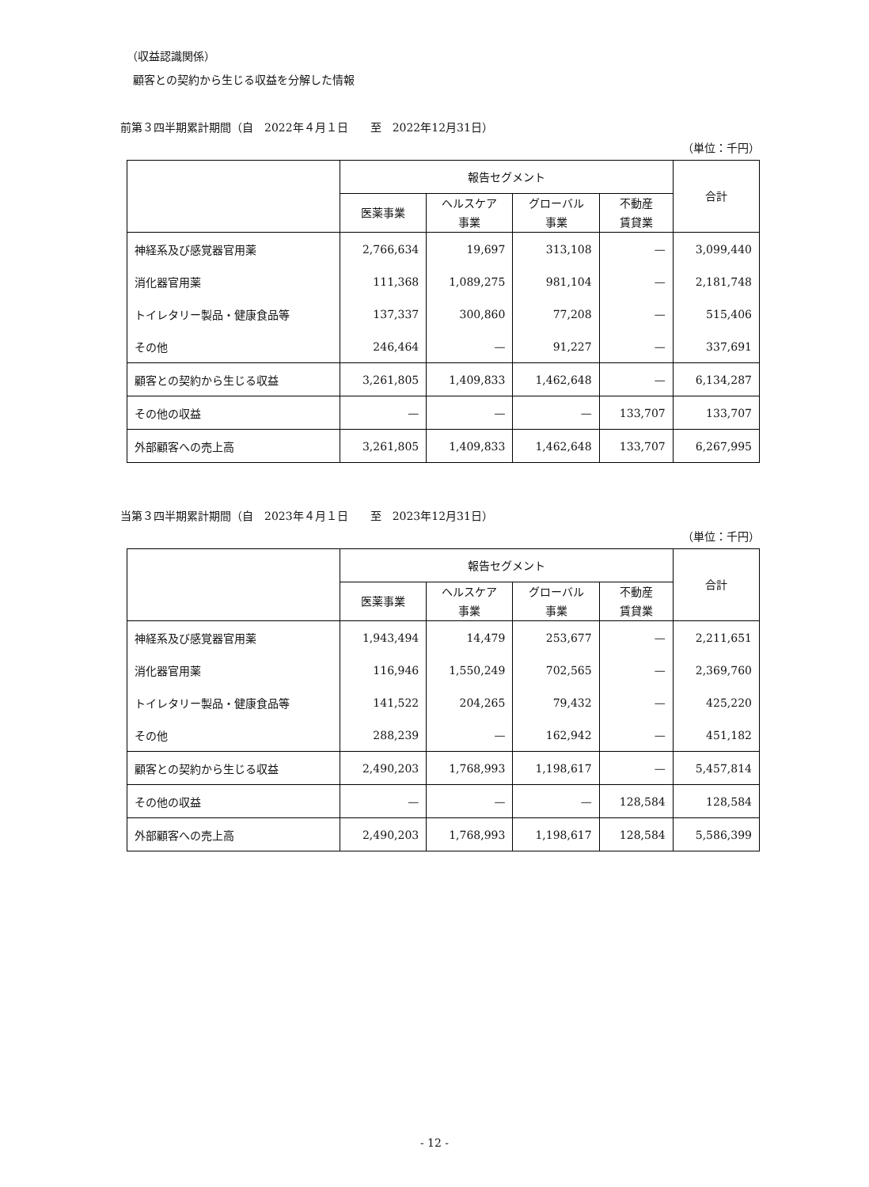（収益認識関係）
顧客との契約から生じる収益を分解した情報
前第３四半期累計期間（自　2022年４月１日　　至　2022年12月31日）
（単位：千円）
| | 報告セグメント | | | | 合計 |
| --- | --- | --- | --- | --- | --- |
| | 医薬事業 | ヘルスケア 事業 | グローバル 事業 | 不動産 賃貸業 | |
| 神経系及び感覚器官用薬 | 2,766,634 | 19,697 | 313,108 | — | 3,099,440 |
| 消化器官用薬 | 111,368 | 1,089,275 | 981,104 | — | 2,181,748 |
| トイレタリー製品・健康食品等 | 137,337 | 300,860 | 77,208 | — | 515,406 |
| その他 | 246,464 | — | 91,227 | — | 337,691 |
| 顧客との契約から生じる収益 | 3,261,805 | 1,409,833 | 1,462,648 | — | 6,134,287 |
| その他の収益 | — | — | — | 133,707 | 133,707 |
| 外部顧客への売上高 | 3,261,805 | 1,409,833 | 1,462,648 | 133,707 | 6,267,995 |
当第３四半期累計期間（自　2023年４月１日　　至　2023年12月31日）
（単位：千円）
| | 報告セグメント | | | | 合計 |
| --- | --- | --- | --- | --- | --- |
| | 医薬事業 | ヘルスケア 事業 | グローバル 事業 | 不動産 賃貸業 | |
| 神経系及び感覚器官用薬 | 1,943,494 | 14,479 | 253,677 | — | 2,211,651 |
| 消化器官用薬 | 116,946 | 1,550,249 | 702,565 | — | 2,369,760 |
| トイレタリー製品・健康食品等 | 141,522 | 204,265 | 79,432 | — | 425,220 |
| その他 | 288,239 | — | 162,942 | — | 451,182 |
| 顧客との契約から生じる収益 | 2,490,203 | 1,768,993 | 1,198,617 | — | 5,457,814 |
| その他の収益 | — | — | — | 128,584 | 128,584 |
| 外部顧客への売上高 | 2,490,203 | 1,768,993 | 1,198,617 | 128,584 | 5,586,399 |
- 12 -